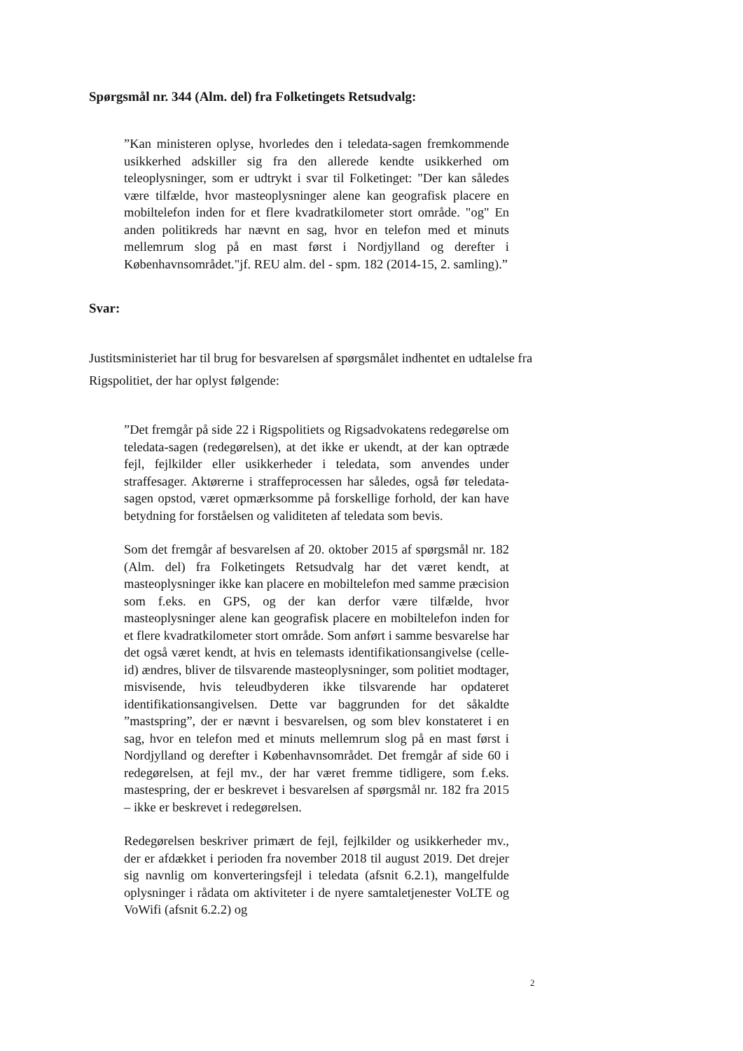Spørgsmål nr. 344 (Alm. del) fra Folketingets Retsudvalg:
”Kan ministeren oplyse, hvorledes den i teledata-sagen fremkommende usikkerhed adskiller sig fra den allerede kendte usikkerhed om teleoplysninger, som er udtrykt i svar til Folketinget: "Der kan således være tilfælde, hvor masteoplysninger alene kan geografisk placere en mobiltelefon inden for et flere kvadratkilometer stort område. "og" En anden politikreds har nævnt en sag, hvor en telefon med et minuts mellemrum slog på en mast først i Nordjylland og derefter i Københavnsområdet."jf. REU alm. del - spm. 182 (2014-15, 2. samling).”
Svar:
Justitsministeriet har til brug for besvarelsen af spørgsmålet indhentet en udtalelse fra Rigspolitiet, der har oplyst følgende:
”Det fremgår på side 22 i Rigspolitiets og Rigsadvokatens redegørelse om teledata-sagen (redegørelsen), at det ikke er ukendt, at der kan optræde fejl, fejlkilder eller usikkerheder i teledata, som anvendes under straffesager. Aktørerne i straffeprocessen har således, også før teledata-sagen opstod, været opmærksomme på forskellige forhold, der kan have betydning for forståelsen og validiteten af teledata som bevis.
Som det fremgår af besvarelsen af 20. oktober 2015 af spørgsmål nr. 182 (Alm. del) fra Folketingets Retsudvalg har det været kendt, at masteoplysninger ikke kan placere en mobiltelefon med samme præcision som f.eks. en GPS, og der kan derfor være tilfælde, hvor masteoplysninger alene kan geografisk placere en mobiltelefon inden for et flere kvadratkilometer stort område. Som anført i samme besvarelse har det også været kendt, at hvis en telemasts identifikationsangivelse (celle-id) ændres, bliver de tilsvarende masteoplysninger, som politiet modtager, misvisende, hvis teleudbyderen ikke tilsvarende har opdateret identifikationsangivelsen. Dette var baggrunden for det såkaldte ”mastspring”, der er nævnt i besvarelsen, og som blev konstateret i en sag, hvor en telefon med et minuts mellemrum slog på en mast først i Nordjylland og derefter i Københavnsområdet. Det fremgår af side 60 i redegørelsen, at fejl mv., der har været fremme tidligere, som f.eks. mastespring, der er beskrevet i besvarelsen af spørgsmål nr. 182 fra 2015 – ikke er beskrevet i redegørelsen.
Redegørelsen beskriver primært de fejl, fejlkilder og usikkerheder mv., der er afdækket i perioden fra november 2018 til august 2019. Det drejer sig navnlig om konverteringsfejl i teledata (afsnit 6.2.1), mangelfulde oplysninger i rådata om aktiviteter i de nyere samtaletjenester VoLTE og VoWifi (afsnit 6.2.2) og
2